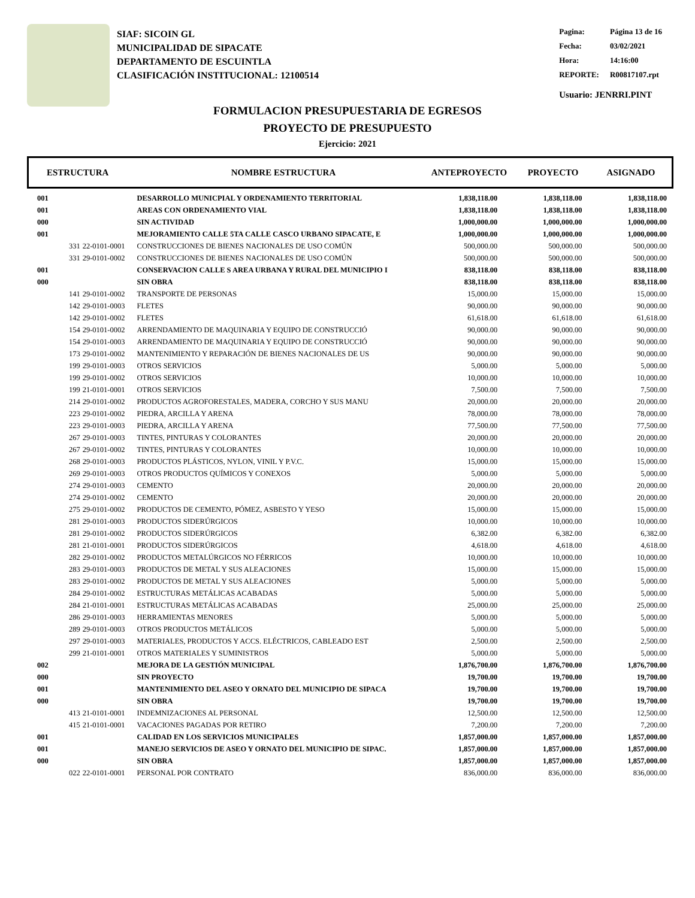SIAF: SICOIN GL
MUNICIPALIDAD DE SIPACATE
DEPARTAMENTO DE ESCUINTLA
CLASIFICACIÓN INSTITUCIONAL: 12100514
| Pagina: | Página 13 de 16 |
| Fecha: | 03/02/2021 |
| Hora: | 14:16:00 |
| REPORTE: | R00817107.rpt |
Usuario: JENRRI.PINT
FORMULACION PRESUPUESTARIA DE EGRESOS
PROYECTO DE PRESUPUESTO
Ejercicio: 2021
ESTRUCTURA NOMBRE ESTRUCTURA ANTEPROYECTO PROYECTO ASIGNADO
| 001 | | DESARROLLO MUNICPIAL Y ORDENAMIENTO TERRITORIAL | 1,838,118.00 | 1,838,118.00 | 1,838,118.00 |
| 001 | | AREAS CON ORDENAMIENTO VIAL | 1,838,118.00 | 1,838,118.00 | 1,838,118.00 |
| 000 | | SIN ACTIVIDAD | 1,000,000.00 | 1,000,000.00 | 1,000,000.00 |
| 001 | | MEJORAMIENTO CALLE 5TA CALLE CASCO URBANO SIPACATE, E | 1,000,000.00 | 1,000,000.00 | 1,000,000.00 |
| 331 | 22-0101-0001 | CONSTRUCCIONES DE BIENES NACIONALES DE USO COMÚN | 500,000.00 | 500,000.00 | 500,000.00 |
| 331 | 29-0101-0002 | CONSTRUCCIONES DE BIENES NACIONALES DE USO COMÚN | 500,000.00 | 500,000.00 | 500,000.00 |
| 001 | | CONSERVACION CALLE S AREA URBANA Y RURAL DEL MUNICIPIO I | 838,118.00 | 838,118.00 | 838,118.00 |
| 000 | | SIN OBRA | 838,118.00 | 838,118.00 | 838,118.00 |
| 141 | 29-0101-0002 | TRANSPORTE DE PERSONAS | 15,000.00 | 15,000.00 | 15,000.00 |
| 142 | 29-0101-0003 | FLETES | 90,000.00 | 90,000.00 | 90,000.00 |
| 142 | 29-0101-0002 | FLETES | 61,618.00 | 61,618.00 | 61,618.00 |
| 154 | 29-0101-0002 | ARRENDAMIENTO DE MAQUINARIA Y EQUIPO DE CONSTRUCCIÓ | 90,000.00 | 90,000.00 | 90,000.00 |
| 154 | 29-0101-0003 | ARRENDAMIENTO DE MAQUINARIA Y EQUIPO DE CONSTRUCCIÓ | 90,000.00 | 90,000.00 | 90,000.00 |
| 173 | 29-0101-0002 | MANTENIMIENTO Y REPARACIÓN DE BIENES NACIONALES DE US | 90,000.00 | 90,000.00 | 90,000.00 |
| 199 | 29-0101-0003 | OTROS SERVICIOS | 5,000.00 | 5,000.00 | 5,000.00 |
| 199 | 29-0101-0002 | OTROS SERVICIOS | 10,000.00 | 10,000.00 | 10,000.00 |
| 199 | 21-0101-0001 | OTROS SERVICIOS | 7,500.00 | 7,500.00 | 7,500.00 |
| 214 | 29-0101-0002 | PRODUCTOS AGROFORESTALES, MADERA, CORCHO Y SUS MANU | 20,000.00 | 20,000.00 | 20,000.00 |
| 223 | 29-0101-0002 | PIEDRA, ARCILLA Y ARENA | 78,000.00 | 78,000.00 | 78,000.00 |
| 223 | 29-0101-0003 | PIEDRA, ARCILLA Y ARENA | 77,500.00 | 77,500.00 | 77,500.00 |
| 267 | 29-0101-0003 | TINTES, PINTURAS Y COLORANTES | 20,000.00 | 20,000.00 | 20,000.00 |
| 267 | 29-0101-0002 | TINTES, PINTURAS Y COLORANTES | 10,000.00 | 10,000.00 | 10,000.00 |
| 268 | 29-0101-0003 | PRODUCTOS PLÁSTICOS, NYLON, VINIL Y P.V.C. | 15,000.00 | 15,000.00 | 15,000.00 |
| 269 | 29-0101-0003 | OTROS PRODUCTOS QUÍMICOS Y CONEXOS | 5,000.00 | 5,000.00 | 5,000.00 |
| 274 | 29-0101-0003 | CEMENTO | 20,000.00 | 20,000.00 | 20,000.00 |
| 274 | 29-0101-0002 | CEMENTO | 20,000.00 | 20,000.00 | 20,000.00 |
| 275 | 29-0101-0002 | PRODUCTOS DE CEMENTO, PÓMEZ, ASBESTO Y YESO | 15,000.00 | 15,000.00 | 15,000.00 |
| 281 | 29-0101-0003 | PRODUCTOS SIDERÚRGICOS | 10,000.00 | 10,000.00 | 10,000.00 |
| 281 | 29-0101-0002 | PRODUCTOS SIDERÚRGICOS | 6,382.00 | 6,382.00 | 6,382.00 |
| 281 | 21-0101-0001 | PRODUCTOS SIDERÚRGICOS | 4,618.00 | 4,618.00 | 4,618.00 |
| 282 | 29-0101-0002 | PRODUCTOS METALÚRGICOS NO FÉRRICOS | 10,000.00 | 10,000.00 | 10,000.00 |
| 283 | 29-0101-0003 | PRODUCTOS DE METAL Y SUS ALEACIONES | 15,000.00 | 15,000.00 | 15,000.00 |
| 283 | 29-0101-0002 | PRODUCTOS DE METAL Y SUS ALEACIONES | 5,000.00 | 5,000.00 | 5,000.00 |
| 284 | 29-0101-0002 | ESTRUCTURAS METÁLICAS ACABADAS | 5,000.00 | 5,000.00 | 5,000.00 |
| 284 | 21-0101-0001 | ESTRUCTURAS METÁLICAS ACABADAS | 25,000.00 | 25,000.00 | 25,000.00 |
| 286 | 29-0101-0003 | HERRAMIENTAS MENORES | 5,000.00 | 5,000.00 | 5,000.00 |
| 289 | 29-0101-0003 | OTROS PRODUCTOS METÁLICOS | 5,000.00 | 5,000.00 | 5,000.00 |
| 297 | 29-0101-0003 | MATERIALES, PRODUCTOS Y ACCS. ELÉCTRICOS, CABLEADO EST | 2,500.00 | 2,500.00 | 2,500.00 |
| 299 | 21-0101-0001 | OTROS MATERIALES Y SUMINISTROS | 5,000.00 | 5,000.00 | 5,000.00 |
| 002 | | MEJORA DE LA GESTIÓN MUNICIPAL | 1,876,700.00 | 1,876,700.00 | 1,876,700.00 |
| 000 | | SIN PROYECTO | 19,700.00 | 19,700.00 | 19,700.00 |
| 001 | | MANTENIMIENTO DEL ASEO Y ORNATO DEL MUNICIPIO DE SIPACA | 19,700.00 | 19,700.00 | 19,700.00 |
| 000 | | SIN OBRA | 19,700.00 | 19,700.00 | 19,700.00 |
| 413 | 21-0101-0001 | INDEMNIZACIONES AL PERSONAL | 12,500.00 | 12,500.00 | 12,500.00 |
| 415 | 21-0101-0001 | VACACIONES PAGADAS POR RETIRO | 7,200.00 | 7,200.00 | 7,200.00 |
| 001 | | CALIDAD EN LOS SERVICIOS MUNICIPALES | 1,857,000.00 | 1,857,000.00 | 1,857,000.00 |
| 001 | | MANEJO SERVICIOS DE ASEO Y ORNATO DEL MUNICIPIO DE SIPAC. | 1,857,000.00 | 1,857,000.00 | 1,857,000.00 |
| 000 | | SIN OBRA | 1,857,000.00 | 1,857,000.00 | 1,857,000.00 |
| 022 | 22-0101-0001 | PERSONAL POR CONTRATO | 836,000.00 | 836,000.00 | 836,000.00 |